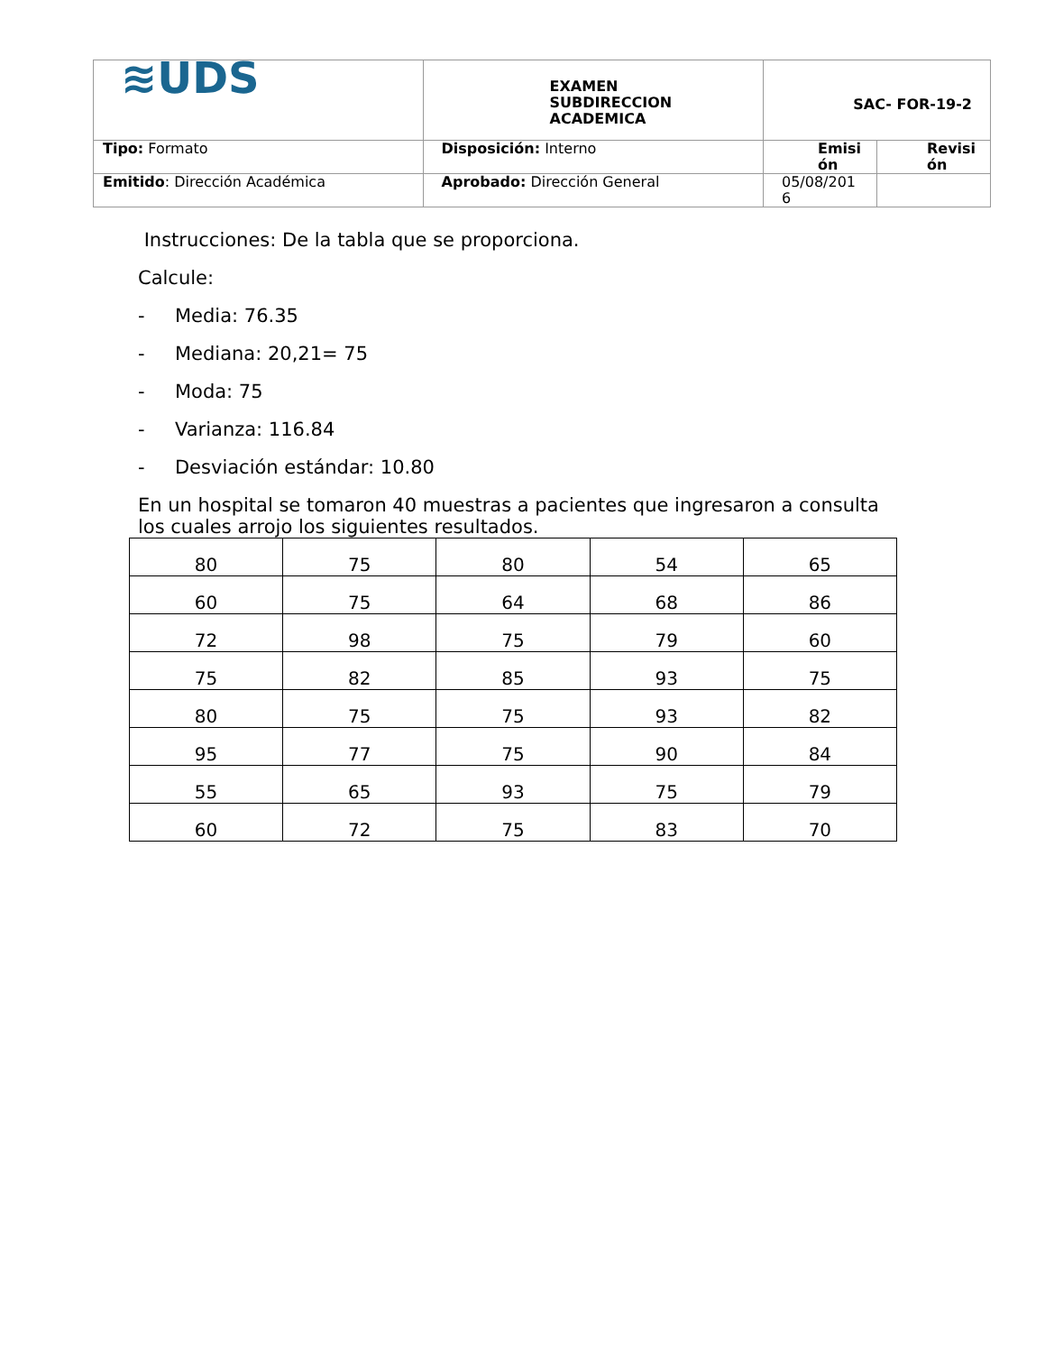| ≋UDS | EXAMEN SUBDIRECCION ACADEMICA | SAC- FOR-19-2 | |
| Tipo: Formato | Disposición: Interno | Emisi ón | Revisi ón |
| Emitido : Dirección Académica | Aprobado: Dirección General | 05/08/201 6 | |
Instrucciones: De la tabla que se proporciona.
Calcule:
- Media: 76.35
- Mediana: 20,21= 75
- Moda: 75
- Varianza: 116.84
- Desviación estándar: 10.80
En un hospital se tomaron 40 muestras a pacientes que ingresaron a consulta los cuales arrojo los siguientes resultados.
| 80 | 75 | 80 | 54 | 65 |
| 60 | 75 | 64 | 68 | 86 |
| 72 | 98 | 75 | 79 | 60 |
| 75 | 82 | 85 | 93 | 75 |
| 80 | 75 | 75 | 93 | 82 |
| 95 | 77 | 75 | 90 | 84 |
| 55 | 65 | 93 | 75 | 79 |
| 60 | 72 | 75 | 83 | 70 |